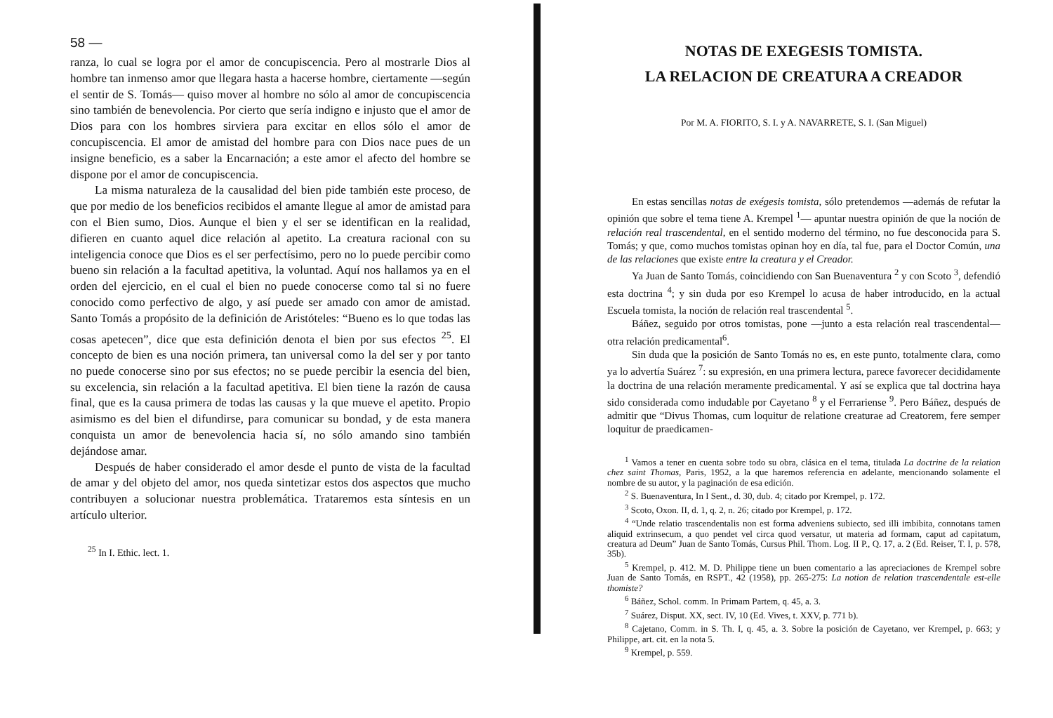58 —
ranza, lo cual se logra por el amor de concupiscencia. Pero al mostrarle Dios al hombre tan inmenso amor que llegara hasta a hacerse hombre, ciertamente —según el sentir de S. Tomás— quiso mover al hombre no sólo al amor de concupiscencia sino también de benevolencia. Por cierto que sería indigno e injusto que el amor de Dios para con los hombres sirviera para excitar en ellos sólo el amor de concupiscencia. El amor de amistad del hombre para con Dios nace pues de un insigne beneficio, es a saber la Encarnación; a este amor el afecto del hombre se dispone por el amor de concupiscencia.
La misma naturaleza de la causalidad del bien pide también este proceso, de que por medio de los beneficios recibidos el amante llegue al amor de amistad para con el Bien sumo, Dios. Aunque el bien y el ser se identifican en la realidad, difieren en cuanto aquel dice relación al apetito. La creatura racional con su inteligencia conoce que Dios es el ser perfectísimo, pero no lo puede percibir como bueno sin relación a la facultad apetitiva, la voluntad. Aquí nos hallamos ya en el orden del ejercicio, en el cual el bien no puede conocerse como tal si no fuere conocido como perfectivo de algo, y así puede ser amado con amor de amistad. Santo Tomás a propósito de la definición de Aristóteles: “Bueno es lo que todas las cosas apetecen”, dice que esta definición denota el bien por sus efectos <sup>25</sup>. El concepto de bien es una noción primera, tan universal como la del ser y por tanto no puede conocerse sino por sus efectos; no se puede percibir la esencia del bien, su excelencia, sin relación a la facultad apetitiva. El bien tiene la razón de causa final, que es la causa primera de todas las causas y la que mueve el apetito. Propio asimismo es del bien el difundirse, para comunicar su bondad, y de esta manera conquista un amor de benevolencia hacia sí, no sólo amando sino también dejándose amar.
Después de haber considerado el amor desde el punto de vista de la facultad de amar y del objeto del amor, nos queda sintetizar estos dos aspectos que mucho contribuyen a solucionar nuestra problemática. Trataremos esta síntesis en un artículo ulterior.
<sup>25</sup> In I. Ethic. lect. 1.
NOTAS DE EXEGESIS TOMISTA.
LA RELACION DE CREATURA A CREADOR
Por M. A. FIORITO, S. I. y A. NAVARRETE, S. I. (San Miguel)
En estas sencillas notas de exégesis tomista, sólo pretendemos —además de refutar la opinión que sobre el tema tiene A. Krempel <sup>1</sup>— apuntar nuestra opinión de que la noción de relación real trascendental, en el sentido moderno del término, no fue desconocida para S. Tomás; y que, como muchos tomistas opinan hoy en día, tal fue, para el Doctor Común, una de las relaciones que existe entre la creatura y el Creador.
Ya Juan de Santo Tomás, coincidiendo con San Buenaventura <sup>2</sup> y con Scoto <sup>3</sup>, defendió esta doctrina <sup>4</sup>; y sin duda por eso Krempel lo acusa de haber introducido, en la actual Escuela tomista, la noción de relación real trascendental <sup>5</sup>.
Báñez, seguido por otros tomistas, pone —junto a esta relación real trascendental— otra relación predicamental<sup>6</sup>.
Sin duda que la posición de Santo Tomás no es, en este punto, totalmente clara, como ya lo advertía Suárez <sup>7</sup>: su expresión, en una primera lectura, parece favorecer decididamente la doctrina de una relación meramente predicamental. Y así se explica que tal doctrina haya sido considerada como indudable por Cayetano <sup>8</sup> y el Ferrariense <sup>9</sup>. Pero Báñez, después de admitir que “Divus Thomas, cum loquitur de relatione creaturae ad Creatorem, fere semper loquitur de praedicamen-
<sup>1</sup> Vamos a tener en cuenta sobre todo su obra, clásica en el tema, titulada La doctrine de la relation chez saint Thomas, Paris, 1952, a la que haremos referencia en adelante, mencionando solamente el nombre de su autor, y la paginación de esa edición.
<sup>2</sup> S. Buenaventura, In I Sent., d. 30, dub. 4; citado por Krempel, p. 172.
<sup>3</sup> Scoto, Oxon. II, d. 1, q. 2, n. 26; citado por Krempel, p. 172.
<sup>4</sup> “Unde relatio trascendentalis non est forma adveniens subiecto, sed illi imbibita, connotans tamen aliquid extrinsecum, a quo pendet vel circa quod versatur, ut materia ad formam, caput ad capitatum, creatura ad Deum” Juan de Santo Tomás, Cursus Phil. Thom. Log. II P., Q. 17, a. 2 (Ed. Reiser, T. I, p. 578, 35b).
<sup>5</sup> Krempel, p. 412. M. D. Philippe tiene un buen comentario a las apreciaciones de Krempel sobre Juan de Santo Tomás, en RSPT., 42 (1958), pp. 265-275: La notion de relation trascendentale est-elle thomiste?
<sup>6</sup> Báñez, Schol. comm. In Primam Partem, q. 45, a. 3.
<sup>7</sup> Suárez, Disput. XX, sect. IV, 10 (Ed. Vives, t. XXV, p. 771 b).
<sup>8</sup> Cajetano, Comm. in S. Th. I, q. 45, a. 3. Sobre la posición de Cayetano, ver Krempel, p. 663; y Philippe, art. cit. en la nota 5.
<sup>9</sup> Krempel, p. 559.